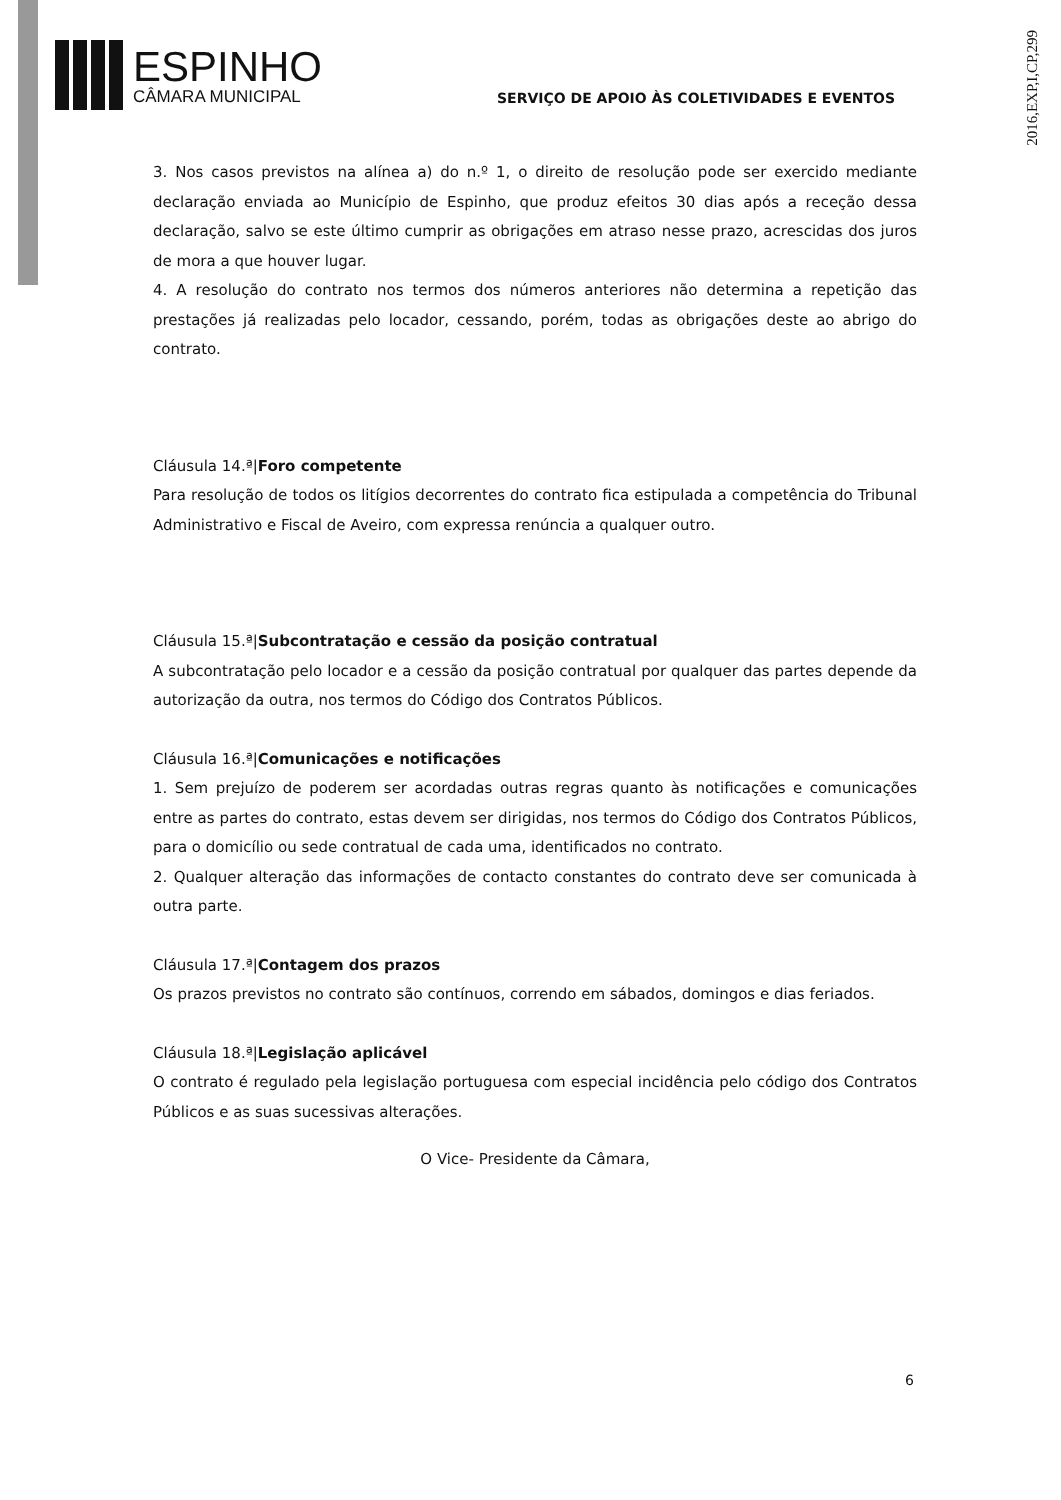2016,EXP,I,CP,299
ESPINHO
CÂMARA MUNICIPAL
SERVIÇO DE APOIO ÀS COLETIVIDADES E EVENTOS
3. Nos casos previstos na alínea a) do n.º 1, o direito de resolução pode ser exercido mediante declaração enviada ao Município de Espinho, que produz efeitos 30 dias após a receção dessa declaração, salvo se este último cumprir as obrigações em atraso nesse prazo, acrescidas dos juros de mora a que houver lugar.
4. A resolução do contrato nos termos dos números anteriores não determina a repetição das prestações já realizadas pelo locador, cessando, porém, todas as obrigações deste ao abrigo do contrato.
Cláusula 14.ª|Foro competente
Para resolução de todos os litígios decorrentes do contrato fica estipulada a competência do Tribunal Administrativo e Fiscal de Aveiro, com expressa renúncia a qualquer outro.
Cláusula 15.ª|Subcontratação e cessão da posição contratual
A subcontratação pelo locador e a cessão da posição contratual por qualquer das partes depende da autorização da outra, nos termos do Código dos Contratos Públicos.
Cláusula 16.ª|Comunicações e notificações
1. Sem prejuízo de poderem ser acordadas outras regras quanto às notificações e comunicações entre as partes do contrato, estas devem ser dirigidas, nos termos do Código dos Contratos Públicos, para o domicílio ou sede contratual de cada uma, identificados no contrato.
2. Qualquer alteração das informações de contacto constantes do contrato deve ser comunicada à outra parte.
Cláusula 17.ª|Contagem dos prazos
Os prazos previstos no contrato são contínuos, correndo em sábados, domingos e dias feriados.
Cláusula 18.ª|Legislação aplicável
O contrato é regulado pela legislação portuguesa com especial incidência pelo código dos Contratos Públicos e as suas sucessivas alterações.
O Vice- Presidente da Câmara,
6